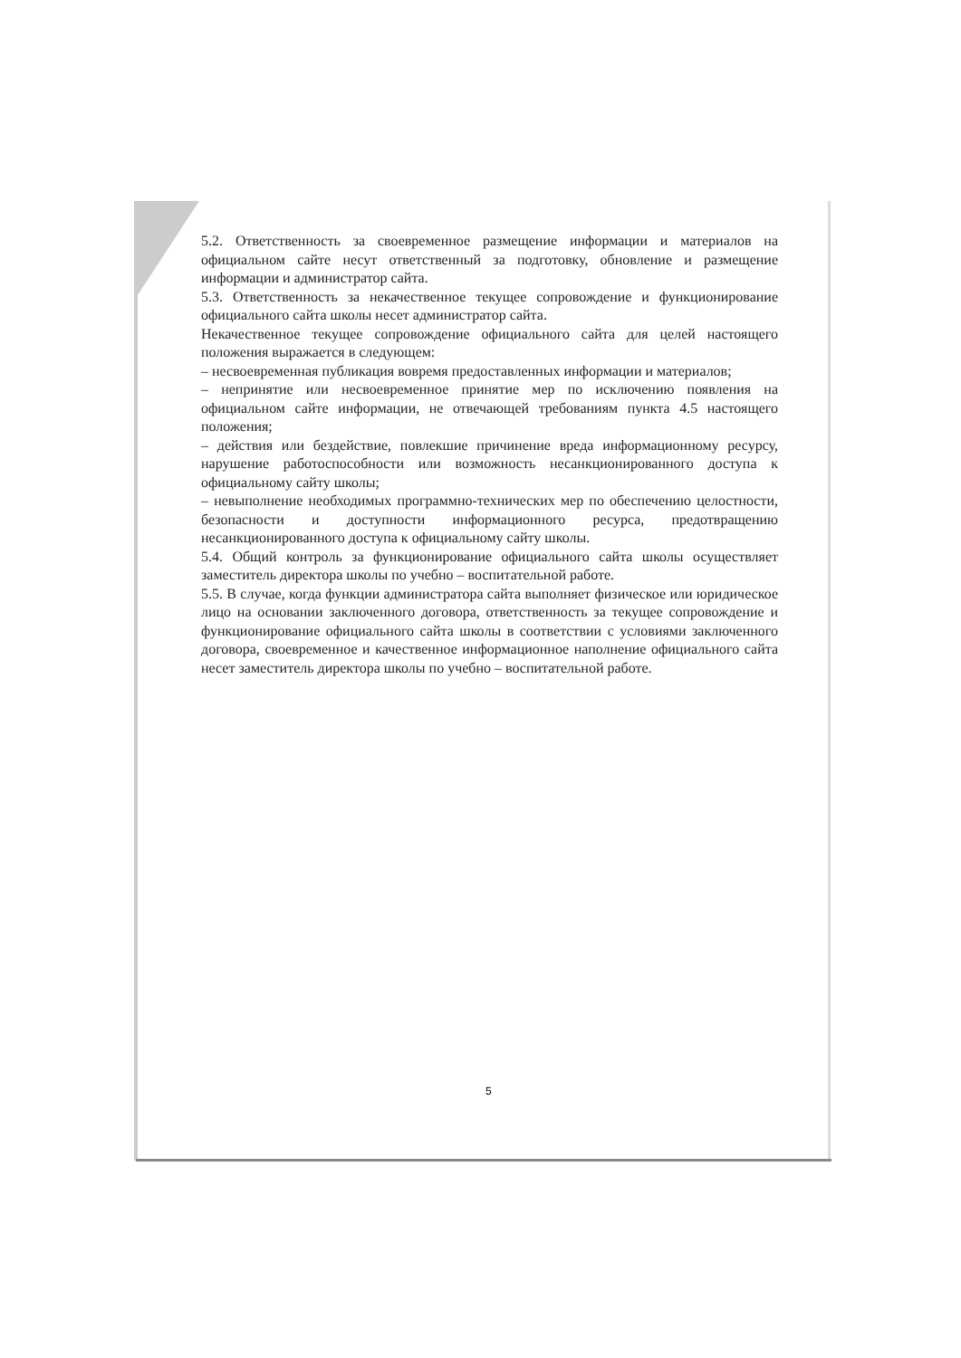5.2. Ответственность за своевременное размещение информации и материалов на официальном сайте несут ответственный за подготовку, обновление и размещение информации и администратор сайта.
5.3. Ответственность за некачественное текущее сопровождение и функционирование официального сайта школы несет администратор сайта.
Некачественное текущее сопровождение официального сайта для целей настоящего положения выражается в следующем:
– несвоевременная публикация вовремя предоставленных информации и материалов;
– непринятие или несвоевременное принятие мер по исключению появления на официальном сайте информации, не отвечающей требованиям пункта 4.5 настоящего положения;
– действия или бездействие, повлекшие причинение вреда информационному ресурсу, нарушение работоспособности или возможность несанкционированного доступа к официальному сайту школы;
– невыполнение необходимых программно-технических мер по обеспечению целостности, безопасности и доступности информационного ресурса, предотвращению несанкционированного доступа к официальному сайту школы.
5.4. Общий контроль за функционирование официального сайта школы осуществляет заместитель директора школы по учебно – воспитательной работе.
5.5. В случае, когда функции администратора сайта выполняет физическое или юридическое лицо на основании заключенного договора, ответственность за текущее сопровождение и функционирование официального сайта школы в соответствии с условиями заключенного договора, своевременное и качественное информационное наполнение официального сайта несет заместитель директора школы по учебно – воспитательной работе.
5